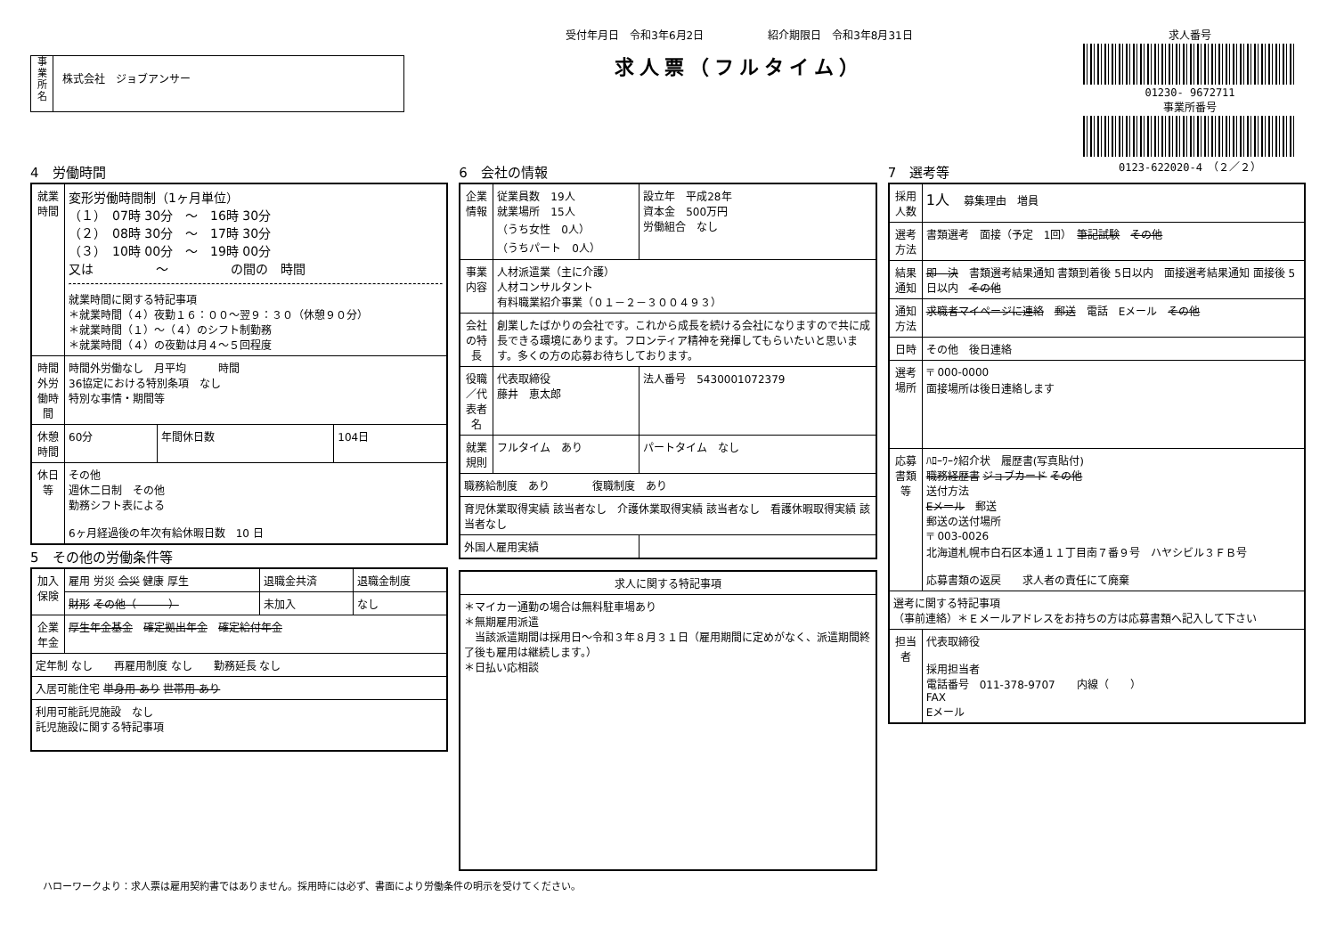事
業
所
名
株式会社　ジョブアンサー
受付年月日　令和3年6月2日　　　　　　紹介期限日　令和3年8月31日
求人票（フルタイム）
求人番号
01230- 9672711
事業所番号
0123-622020-4　（２／２）
4　労働時間
| 就業時間 | 変形労働時間制（1ヶ月単位） （１） 07時 30分 ～ 16時 30分 （２） 08時 30分 ～ 17時 30分 （３） 10時 00分 ～ 19時 00分 又は ～ の間の 時間 就業時間に関する特記事項 ＊就業時間（４）夜勤１６：００～翌９：３０（休憩９０分） ＊就業時間（１）～（４）のシフト制勤務 ＊就業時間（４）の夜勤は月４～５回程度 | | |
| 時間外労働時間 | 時間外労働なし 月平均 時間 36協定における特別条項 なし 特別な事情・期間等 | | |
| 休憩時間 | 60分 | 年間休日数 | 104日 |
| 休日等 | その他 週休二日制 その他 勤務シフト表による 6ヶ月経過後の年次有給休暇日数 10 日 | | |
5　その他の労働条件等
| 加入保険 | 雇用 労災 会災 健康 厚生 | 退職金共済 | 退職金制度 |
| | 財形 その他（ ） | 未加入 | なし |
| 企業年金 | 厚生年金基金 確定拠出年金 確定給付年金 | | |
| 定年制 なし 再雇用制度 なし 勤務延長 なし | | | |
| 入居可能住宅 単身用 あり 世帯用 あり | | | |
| 利用可能託児施設 なし 託児施設に関する特記事項 | | | |
6　会社の情報
| 企業情報 | 従業員数 19人 就業場所 15人 （うち女性 0人） （うちパート 0人） | 設立年 平成28年 資本金 500万円 労働組合 なし |
| 事業内容 | 人材派遣業（主に介護） 人材コンサルタント 有料職業紹介事業（０１－２－３００４９３） | |
| 会社の特長 | 創業したばかりの会社です。これから成長を続ける会社になりますので共に成長できる環境にあります。フロンティア精神を発揮してもらいたいと思います。多くの方の応募お待ちしております。 | |
| 役職／代表者名 | 代表取締役 藤井 恵太郎 | 法人番号 5430001072379 |
| 就業規則 | フルタイム あり | パートタイム なし |
| 職務給制度 あり 復職制度 あり | | |
| 育児休業取得実績 該当者なし 介護休業取得実績 該当者なし 看護休暇取得実績 該当者なし | | |
| 外国人雇用実績 | | |
| 求人に関する特記事項 |
| --- |
| ＊マイカー通勤の場合は無料駐車場あり ＊無期雇用派遣 当該派遣期間は採用日～令和３年８月３１日（雇用期間に定めがなく、派遣期間終了後も雇用は継続します。） ＊日払い応相談 |
7　選考等
| 採用人数 | 1人 募集理由 増員 |
| 選考方法 | 書類選考 面接（予定 1回） 筆記試験 その他 |
| 結果通知 | 即 決 書類選考結果通知 書類到着後 5日以内 面接選考結果通知 面接後 5日以内 その他 |
| 通知方法 | 求職者マイページに連絡 郵送 電話 Eメール その他 |
| 日時 | その他 後日連絡 |
| 選考場所 | 〒 000-0000 面接場所は後日連絡します |
| 応募書類等 | ﾊﾛｰﾜｰｸ紹介状 履歴書(写真貼付) 職務経歴書 ジョブカード その他 送付方法 Eメール 郵送 郵送の送付場所 〒 003-0026 北海道札幌市白石区本通１１丁目南７番９号 ハヤシビル３ＦＢ号 応募書類の返戻 求人者の責任にて廃棄 |
| 選考に関する特記事項 （事前連絡）＊Ｅメールアドレスをお持ちの方は応募書類へ記入して下さい | |
| 担当者 | 代表取締役 採用担当者 電話番号 011-378-9707 内線（ ） FAX Eメール |
ハローワークより：求人票は雇用契約書ではありません。採用時には必ず、書面により労働条件の明示を受けてください。